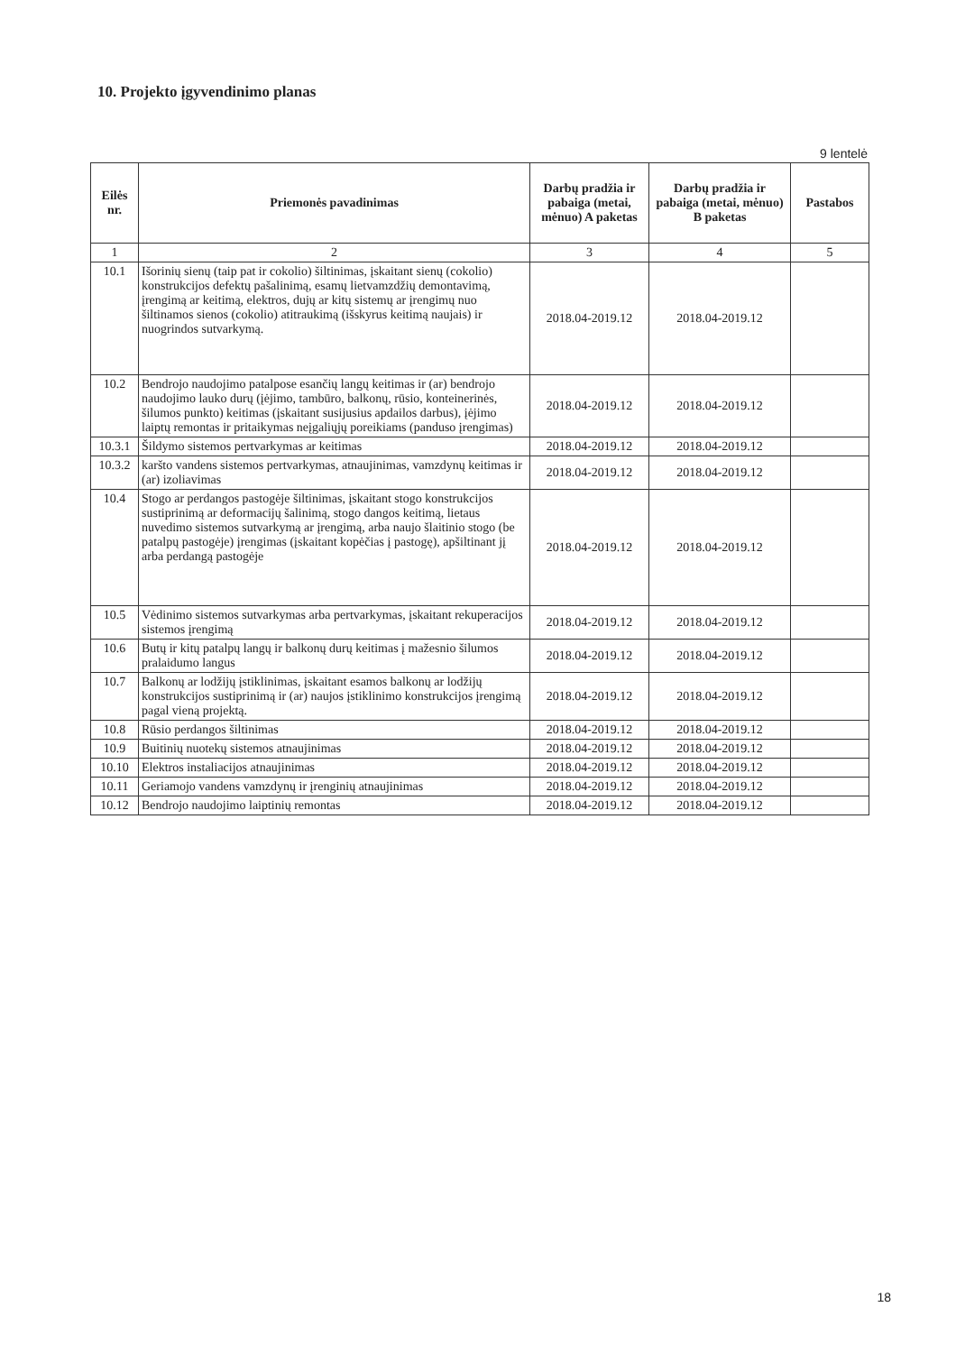10. Projekto įgyvendinimo planas
9 lentelė
| Eilės nr. | Priemonės pavadinimas | Darbų pradžia ir pabaiga (metai, mėnuo) A paketas | Darbų pradžia ir pabaiga (metai, mėnuo) B paketas | Pastabos |
| --- | --- | --- | --- | --- |
| 1 | 2 | 3 | 4 | 5 |
| 10.1 | Išorinių sienų (taip pat ir cokolio) šiltinimas, įskaitant sienų (cokolio) konstrukcijos defektų pašalinimą, esamų lietvamzdžių demontavimą, įrengimą ar keitimą, elektros, dujų ar kitų sistemų ar įrengimų nuo šiltinamos sienos (cokolio) atitraukimą (išskyrus keitimą naujais) ir nuogrindos sutvarkymą. | 2018.04-2019.12 | 2018.04-2019.12 | |
| 10.2 | Bendrojo naudojimo patalpose esančių langų keitimas ir (ar) bendrojo naudojimo lauko durų (įėjimo, tambūro, balkonų, rūsio, konteinerinės, šilumos punkto) keitimas (įskaitant susijusius apdailos darbus), įėjimo laiptų remontas ir pritaikymas neįgaliųjų poreikiams (panduso įrengimas) | 2018.04-2019.12 | 2018.04-2019.12 | |
| 10.3.1 | Šildymo sistemos pertvarkymas ar keitimas | 2018.04-2019.12 | 2018.04-2019.12 | |
| 10.3.2 | karšto vandens sistemos pertvarkymas, atnaujinimas, vamzdynų keitimas ir (ar) izoliavimas | 2018.04-2019.12 | 2018.04-2019.12 | |
| 10.4 | Stogo ar perdangos pastogėje šiltinimas, įskaitant stogo konstrukcijos sustiprinimą ar deformacijų šalinimą, stogo dangos keitimą, lietaus nuvedimo sistemos sutvarkymą ar įrengimą, arba naujo šlaitinio stogo (be patalpų pastogėje) įrengimas (įskaitant kopėčias į pastogę), apšiltinant jį arba perdangą pastogėje | 2018.04-2019.12 | 2018.04-2019.12 | |
| 10.5 | Vėdinimo sistemos sutvarkymas arba pertvarkymas, įskaitant rekuperacijos sistemos įrengimą | 2018.04-2019.12 | 2018.04-2019.12 | |
| 10.6 | Butų ir kitų patalpų langų ir balkonų durų keitimas į mažesnio šilumos pralaidumo langus | 2018.04-2019.12 | 2018.04-2019.12 | |
| 10.7 | Balkonų ar lodžijų įstiklinimas, įskaitant esamos balkonų ar lodžijų konstrukcijos sustiprinimą ir (ar) naujos įstiklinimo konstrukcijos įrengimą pagal vieną projektą. | 2018.04-2019.12 | 2018.04-2019.12 | |
| 10.8 | Rūsio perdangos šiltinimas | 2018.04-2019.12 | 2018.04-2019.12 | |
| 10.9 | Buitinių nuotekų sistemos atnaujinimas | 2018.04-2019.12 | 2018.04-2019.12 | |
| 10.10 | Elektros instaliacijos atnaujinimas | 2018.04-2019.12 | 2018.04-2019.12 | |
| 10.11 | Geriamojo vandens vamzdynų ir įrenginių atnaujinimas | 2018.04-2019.12 | 2018.04-2019.12 | |
| 10.12 | Bendrojo naudojimo laiptinių remontas | 2018.04-2019.12 | 2018.04-2019.12 | |
18